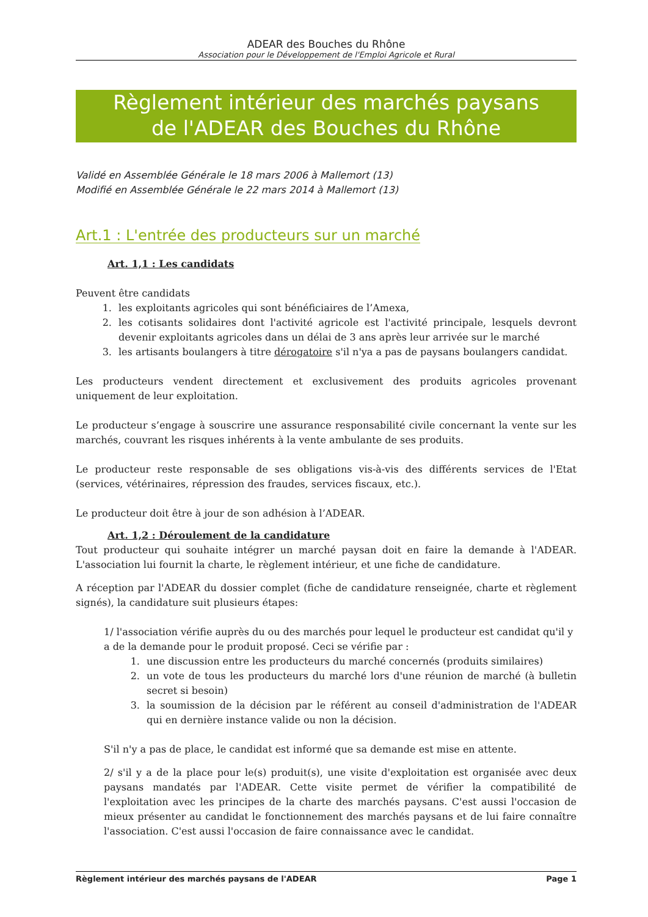ADEAR des Bouches du Rhône
Association pour le Développement de l'Emploi Agricole et Rural
Règlement intérieur des marchés paysans
de l'ADEAR des Bouches du Rhône
Validé en Assemblée Générale le 18 mars 2006 à Mallemort (13)
Modifié en Assemblée Générale le 22 mars 2014 à Mallemort (13)
Art.1 : L'entrée des producteurs sur un marché
Art. 1,1 : Les candidats
Peuvent être candidats
1. les exploitants agricoles qui sont bénéficiaires de l’Amexa,
2. les cotisants solidaires dont l'activité agricole est l'activité principale, lesquels devront devenir exploitants agricoles dans un délai de 3 ans après leur arrivée sur le marché
3. les artisants boulangers à titre dérogatoire s'il n'ya a pas de paysans boulangers candidat.
Les producteurs vendent directement et exclusivement des produits agricoles provenant uniquement de leur exploitation.
Le producteur s’engage à souscrire une assurance responsabilité civile concernant la vente sur les marchés, couvrant les risques inhérents à la vente ambulante de ses produits.
Le producteur reste responsable de ses obligations vis-à-vis des différents services de l'Etat (services, vétérinaires, répression des fraudes, services fiscaux, etc.).
Le producteur doit être à jour de son adhésion à l’ADEAR.
Art. 1,2 : Déroulement de la candidature
Tout producteur qui souhaite intégrer un marché paysan doit en faire la demande à l'ADEAR. L'association lui fournit la charte, le règlement intérieur, et une fiche de candidature.
A réception par l'ADEAR du dossier complet (fiche de candidature renseignée, charte et règlement signés), la candidature suit plusieurs étapes:
1/ l'association vérifie auprès du ou des marchés pour lequel le producteur est candidat qu'il y a de la demande pour le produit proposé. Ceci se vérifie par :
1. une discussion entre les producteurs du marché concernés (produits similaires)
2. un vote de tous les producteurs du marché lors d'une réunion de marché (à bulletin secret si besoin)
3. la soumission de la décision par le référent au conseil d'administration de l'ADEAR qui en dernière instance valide ou non la décision.
S'il n'y a pas de place, le candidat est informé que sa demande est mise en attente.
2/ s'il y a de la place pour le(s) produit(s), une visite d'exploitation est organisée avec deux paysans mandatés par l'ADEAR. Cette visite permet de vérifier la compatibilité de l'exploitation avec les principes de la charte des marchés paysans. C'est aussi l'occasion de mieux présenter au candidat le fonctionnement des marchés paysans et de lui faire connaître l'association. C'est aussi l'occasion de faire connaissance avec le candidat.
Règlement intérieur des marchés paysans de l'ADEAR Page 1